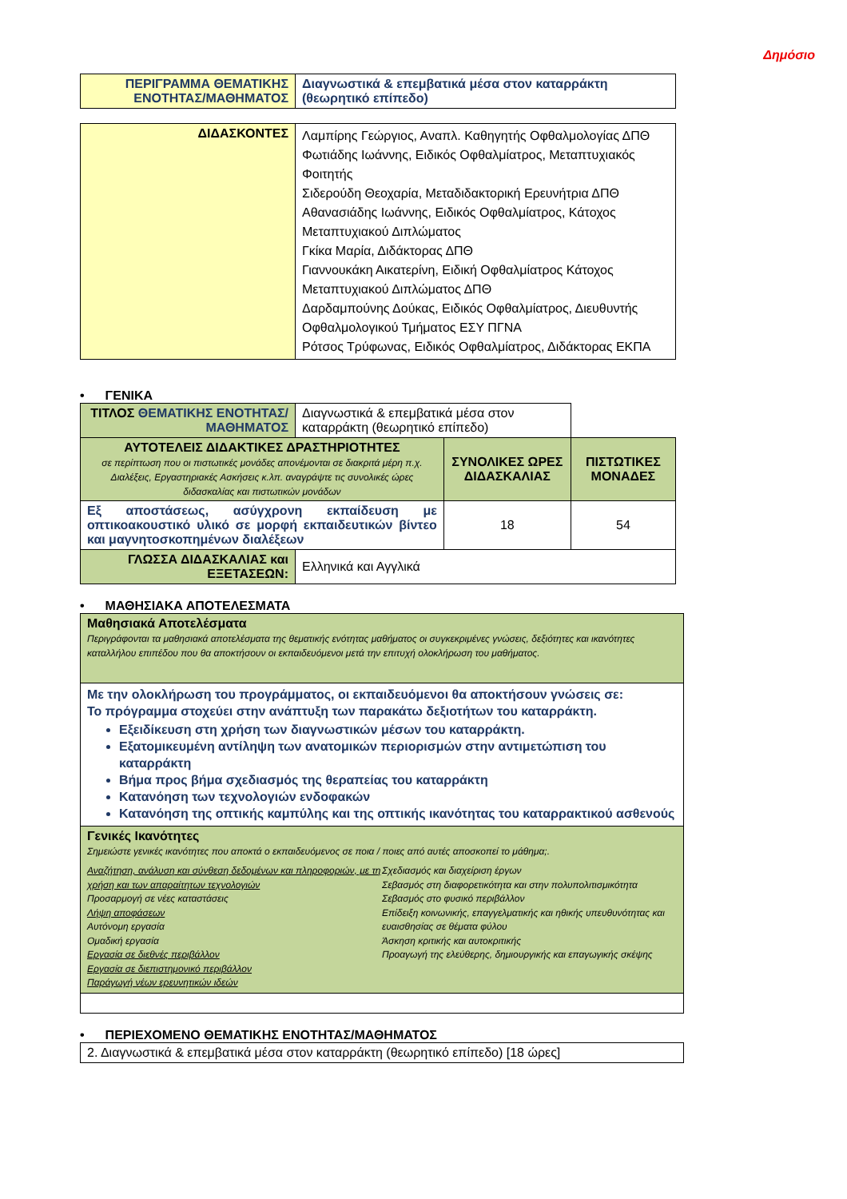Δημόσιο
| ΠΕΡΙΓΡΑΜΜΑ ΘΕΜΑΤΙΚΗΣ ΕΝΟΤΗΤΑΣ/ΜΑΘΗΜΑΤΟΣ | Διαγνωστικά & επεμβατικά μέσα στον καταρράκτη (θεωρητικό επίπεδο) |
| ΔΙΔΑΣΚΟΝΤΕΣ | Λαμπίρης Γεώργιος, Αναπλ. Καθηγητής Οφθαλμολογίας ΔΠΘ Φωτιάδης Ιωάννης, Ειδικός Οφθαλμίατρος, Μεταπτυχιακός Φοιτητής Σιδερούδη Θεοχαρία, Μεταδιδακτορική Ερευνήτρια ΔΠΘ Αθανασιάδης Ιωάννης, Ειδικός Οφθαλμίατρος, Κάτοχος Μεταπτυχιακού Διπλώματος Γκίκα Μαρία, Διδάκτορας ΔΠΘ Γιαννουκάκη Αικατερίνη, Ειδική Οφθαλμίατρος Κάτοχος Μεταπτυχιακού Διπλώματος ΔΠΘ Δαρδαμπούνης Δούκας, Ειδικός Οφθαλμίατρος, Διευθυντής Οφθαλμολογικού Τμήματος ΕΣΥ ΠΓΝΑ Ρότσος Τρύφωνας, Ειδικός Οφθαλμίατρος, Διδάκτορας ΕΚΠΑ |
• ΓΕΝΙΚΑ
| ΤΙΤΛΟΣ ΘΕΜΑΤΙΚΗΣ ΕΝΟΤΗΤΑΣ/ΜΑΘΗΜΑΤΟΣ | Διαγνωστικά & επεμβατικά μέσα στον καταρράκτη (θεωρητικό επίπεδο) | | |
| ΑΥΤΟΤΕΛΕΙΣ ΔΙΔΑΚΤΙΚΕΣ ΔΡΑΣΤΗΡΙΟΤΗΤΕΣ σε περίπτωση που οι πιστωτικές μονάδες απονέμονται σε διακριτά μέρη π.χ. Διαλέξεις, Εργαστηριακές Ασκήσεις κ.λπ. αναγράψτε τις συνολικές ώρες διδασκαλίας και πιστωτικών μονάδων | | ΣΥΝΟΛΙΚΕΣ ΩΡΕΣ ΔΙΔΑΣΚΑΛΙΑΣ | ΠΙΣΤΩΤΙΚΕΣ ΜΟΝΑΔΕΣ |
| Εξ αποστάσεως, ασύγχρονη εκπαίδευση με οπτικοακουστικό υλικό σε μορφή εκπαιδευτικών βίντεο και μαγνητοσκοπημένων διαλέξεων | | 18 | 54 |
| ΓΛΩΣΣΑ ΔΙΔΑΣΚΑΛΙΑΣ και ΕΞΕΤΑΣΕΩΝ: | Ελληνικά και Αγγλικά | | |
• ΜΑΘΗΣΙΑΚΑ ΑΠΟΤΕΛΕΣΜΑΤΑ
| Μαθησιακά Αποτελέσματα Περιγράφονται τα μαθησιακά αποτελέσματα της θεματικής ενότητας μαθήματος οι συγκεκριμένες γνώσεις, δεξιότητες και ικανότητες καταλλήλου επιπέδου που θα αποκτήσουν οι εκπαιδευόμενοι μετά την επιτυχή ολοκλήρωση του μαθήματος. |
| Με την ολοκλήρωση του προγράμματος, οι εκπαιδευόμενοι θα αποκτήσουν γνώσεις σε: Το πρόγραμμα στοχεύει στην ανάπτυξη των παρακάτω δεξιοτήτων του καταρράκτη. Εξειδίκευση στη χρήση των διαγνωστικών μέσων του καταρράκτη. Εξατομικευμένη αντίληψη των ανατομικών περιορισμών στην αντιμετώπιση του καταρράκτη Βήμα προς βήμα σχεδιασμός της θεραπείας του καταρράκτη Κατανόηση των τεχνολογιών ενδοφακών Κατανόηση της οπτικής καμπύλης και της οπτικής ικανότητας του καταρρακτικού ασθενούς |
| Γενικές Ικανότητες Σημειώστε γενικές ικανότητες που αποκτά ο εκπαιδευόμενος σε ποια / ποιες από αυτές αποσκοπεί το μάθημα;. Αναζήτηση, ανάλυση και σύνθεση δεδομένων και πληροφοριών, με τη χρήση και των απαραίτητων τεχνολογιών Προσαρμογή σε νέες καταστάσεις Λήψη αποφάσεων Αυτόνομη εργασία Ομαδική εργασία Εργασία σε διεθνές περιβάλλον Εργασία σε διεπιστημονικό περιβάλλον Παράγωγή νέων ερευνητικών ιδεών Σχεδιασμός και διαχείριση έργων Σεβασμός στη διαφορετικότητα και στην πολυπολιτισμικότητα Σεβασμός στο φυσικό περιβάλλον Επίδειξη κοινωνικής, επαγγελματικής και ηθικής υπευθυνότητας και ευαισθησίας σε θέματα φύλου Άσκηση κριτικής και αυτοκριτικής Προαγωγή της ελεύθερης, δημιουργικής και επαγωγικής σκέψης |
• ΠΕΡΙΕΧΟΜΕΝΟ ΘΕΜΑΤΙΚΗΣ ΕΝΟΤΗΤΑΣ/ΜΑΘΗΜΑΤΟΣ
| 2. Διαγνωστικά & επεμβατικά μέσα στον καταρράκτη (θεωρητικό επίπεδο) [18 ώρες] |